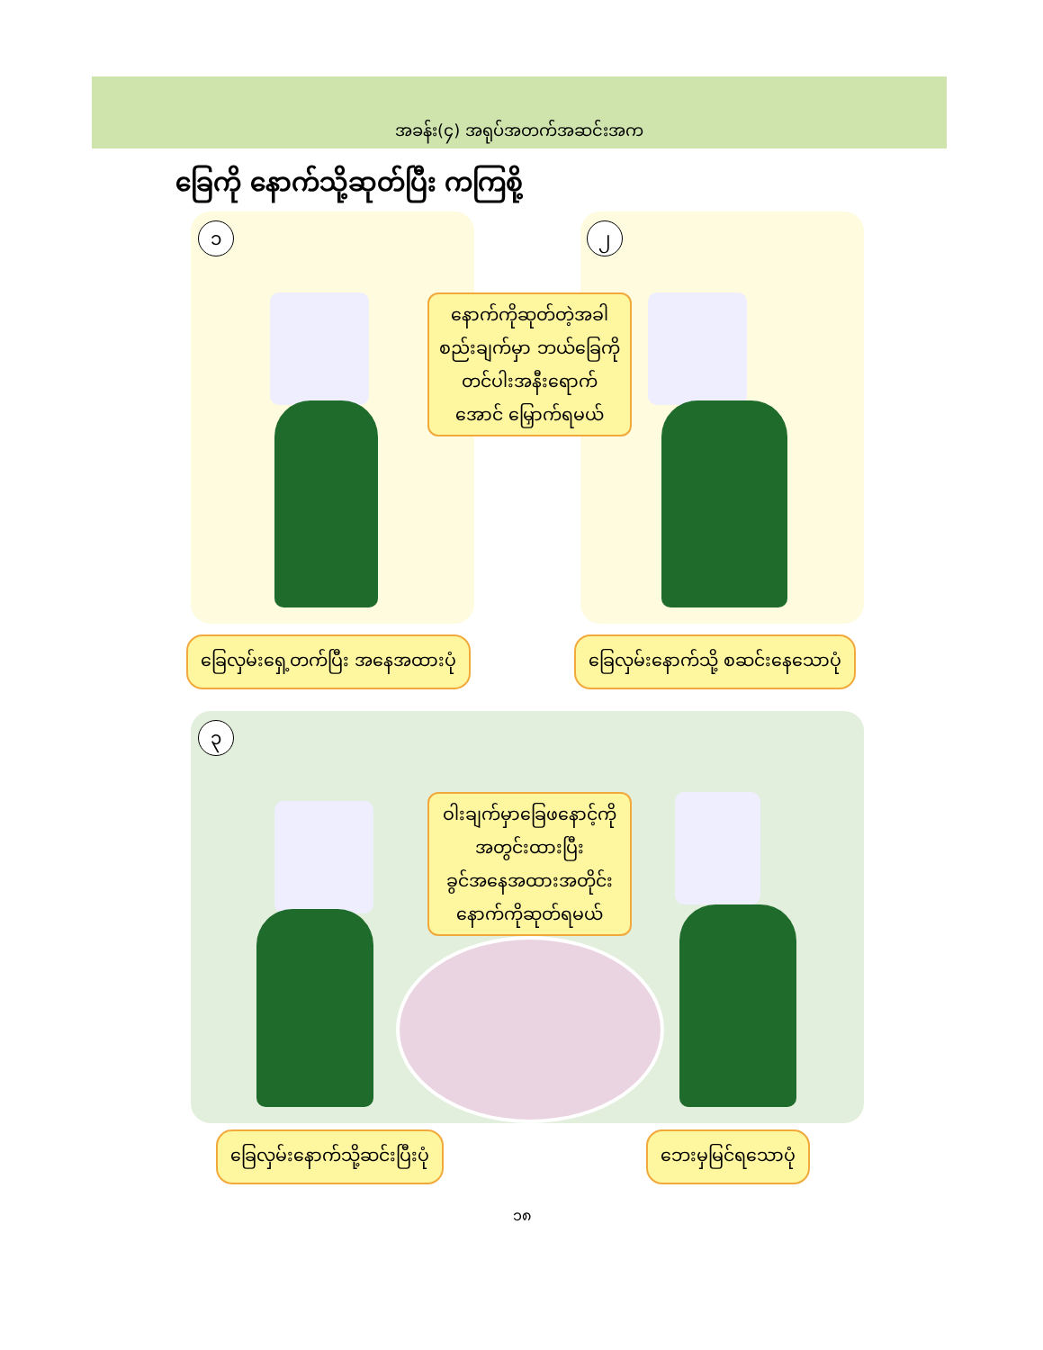အခန်း(၄) အရုပ်အတက်အဆင်းအက
ခြေကို နောက်သို့ဆုတ်ပြီး ကကြစို့
၁
နောက်ကိုဆုတ်တဲ့အခါ
စည်းချက်မှာ ဘယ်ခြေကို
တင်ပါးအနီးရောက်
အောင် မြှောက်ရမယ်
၂
ခြေလှမ်းရှေ့တက်ပြီး အနေအထားပုံ
ခြေလှမ်းနောက်သို့ စဆင်းနေသောပုံ
၃
ဝါးချက်မှာခြေဖနောင့်ကို
အတွင်းထားပြီး
ခွင်အနေအထားအတိုင်း
နောက်ကိုဆုတ်ရမယ်
ခြေလှမ်းနောက်သို့ဆင်းပြီးပုံ ဘေးမှမြင်ရသောပုံ
၁၈